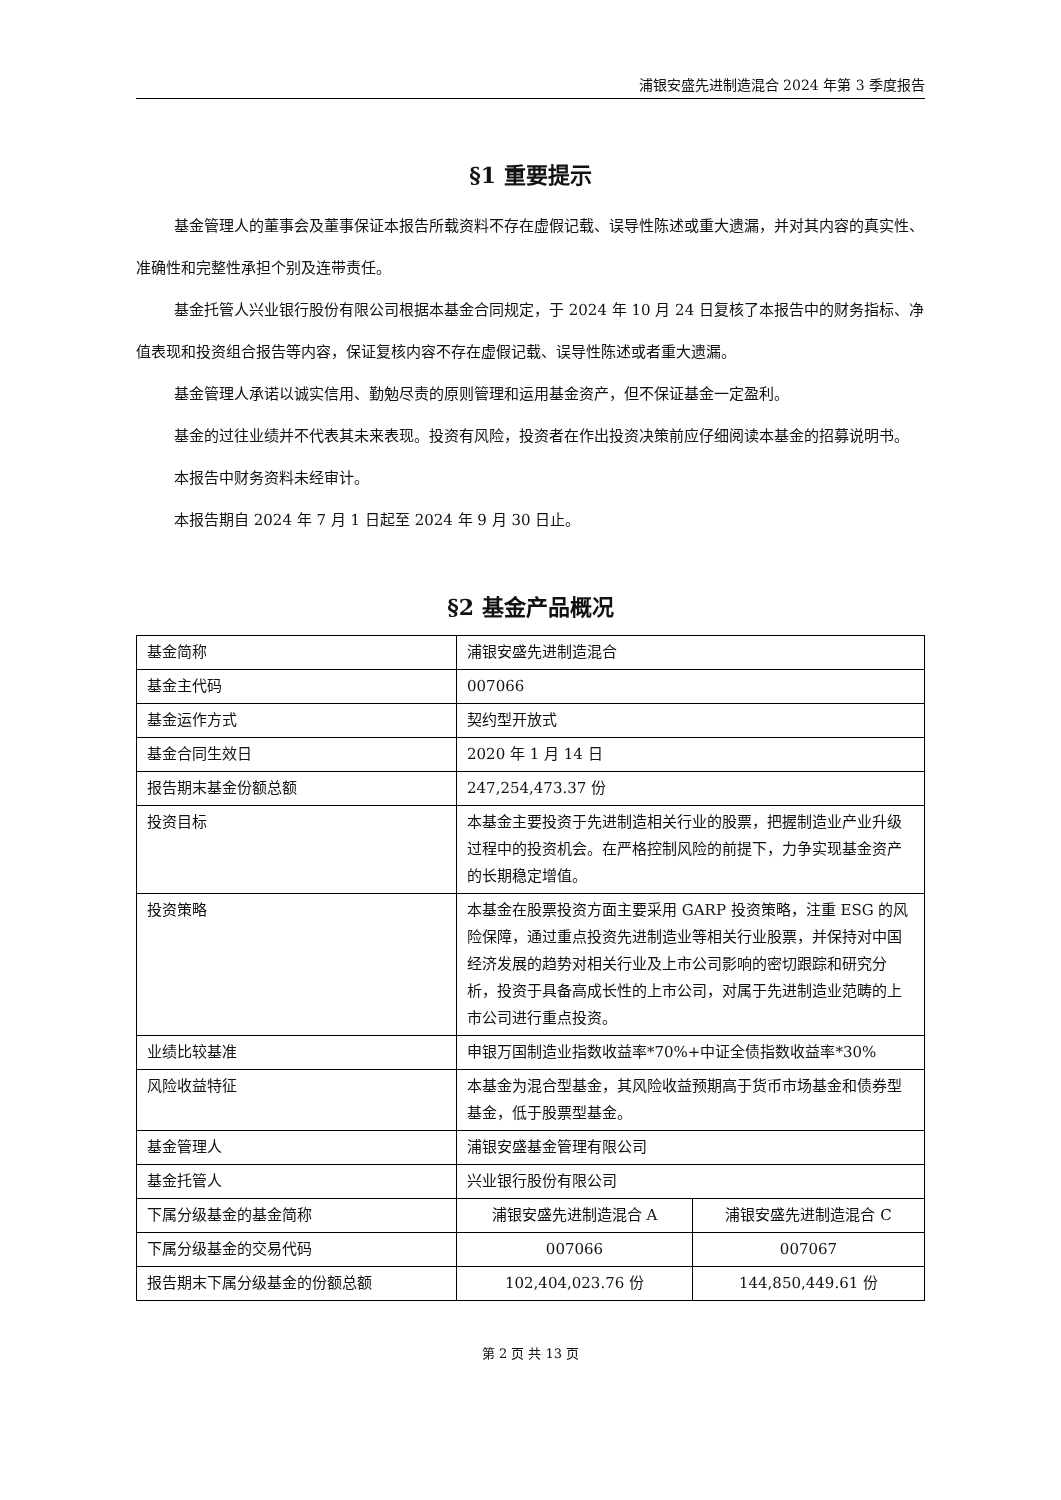浦银安盛先进制造混合 2024 年第 3 季度报告
§1 重要提示
基金管理人的董事会及董事保证本报告所载资料不存在虚假记载、误导性陈述或重大遗漏，并对其内容的真实性、准确性和完整性承担个别及连带责任。
基金托管人兴业银行股份有限公司根据本基金合同规定，于 2024 年 10 月 24 日复核了本报告中的财务指标、净值表现和投资组合报告等内容，保证复核内容不存在虚假记载、误导性陈述或者重大遗漏。
基金管理人承诺以诚实信用、勤勉尽责的原则管理和运用基金资产，但不保证基金一定盈利。
基金的过往业绩并不代表其未来表现。投资有风险，投资者在作出投资决策前应仔细阅读本基金的招募说明书。
本报告中财务资料未经审计。
本报告期自 2024 年 7 月 1 日起至 2024 年 9 月 30 日止。
§2 基金产品概况
| 基金简称 | 浦银安盛先进制造混合 | |
| 基金主代码 | 007066 | |
| 基金运作方式 | 契约型开放式 | |
| 基金合同生效日 | 2020 年 1 月 14 日 | |
| 报告期末基金份额总额 | 247,254,473.37 份 | |
| 投资目标 | 本基金主要投资于先进制造相关行业的股票，把握制造业产业升级过程中的投资机会。在严格控制风险的前提下，力争实现基金资产的长期稳定增值。 | |
| 投资策略 | 本基金在股票投资方面主要采用 GARP 投资策略，注重 ESG 的风险保障，通过重点投资先进制造业等相关行业股票，并保持对中国经济发展的趋势对相关行业及上市公司影响的密切跟踪和研究分析，投资于具备高成长性的上市公司，对属于先进制造业范畴的上市公司进行重点投资。 | |
| 业绩比较基准 | 申银万国制造业指数收益率*70%+中证全债指数收益率*30% | |
| 风险收益特征 | 本基金为混合型基金，其风险收益预期高于货币市场基金和债券型基金，低于股票型基金。 | |
| 基金管理人 | 浦银安盛基金管理有限公司 | |
| 基金托管人 | 兴业银行股份有限公司 | |
| 下属分级基金的基金简称 | 浦银安盛先进制造混合 A | 浦银安盛先进制造混合 C |
| 下属分级基金的交易代码 | 007066 | 007067 |
| 报告期末下属分级基金的份额总额 | 102,404,023.76 份 | 144,850,449.61 份 |
第 2 页 共 13 页